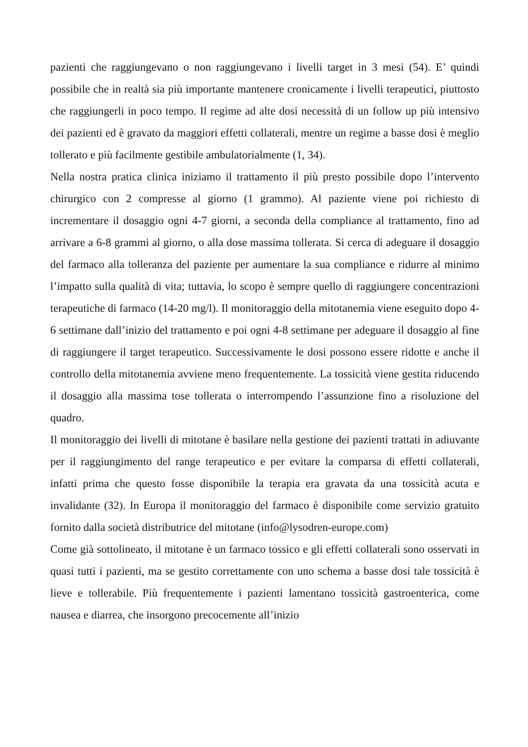pazienti che raggiungevano o non raggiungevano i livelli target in 3 mesi (54). E’ quindi possibile che in realtà sia più importante mantenere cronicamente i livelli terapeutici, piuttosto che raggiungerli in poco tempo. Il regime ad alte dosi necessità di un follow up più intensivo dei pazienti ed è gravato da maggiori effetti collaterali, mentre un regime a basse dosi è meglio tollerato e più facilmente gestibile ambulatorialmente (1, 34).
Nella nostra pratica clinica iniziamo il trattamento il più presto possibile dopo l’intervento chirurgico con 2 compresse al giorno (1 grammo). Al paziente viene poi richiesto di incrementare il dosaggio ogni 4-7 giorni, a seconda della compliance al trattamento, fino ad arrivare a 6-8 grammi al giorno, o alla dose massima tollerata. Si cerca di adeguare il dosaggio del farmaco alla tolleranza del paziente per aumentare la sua compliance e ridurre al minimo l’impatto sulla qualità di vita; tuttavia, lo scopo è sempre quello di raggiungere concentrazioni terapeutiche di farmaco (14-20 mg/l). Il monitoraggio della mitotanemia viene eseguito dopo 4-6 settimane dall’inizio del trattamento e poi ogni 4-8 settimane per adeguare il dosaggio al fine di raggiungere il target terapeutico. Successivamente le dosi possono essere ridotte e anche il controllo della mitotanemia avviene meno frequentemente. La tossicità viene gestita riducendo il dosaggio alla massima tose tollerata o interrompendo l’assunzione fino a risoluzione del quadro.
Il monitoraggio dei livelli di mitotane è basilare nella gestione dei pazienti trattati in adiuvante per il raggiungimento del range terapeutico e per evitare la comparsa di effetti collaterali, infatti prima che questo fosse disponibile la terapia era gravata da una tossicità acuta e invalidante (32). In Europa il monitoraggio del farmaco è disponibile come servizio gratuito fornito dalla società distributrice del mitotane (info@lysodren-europe.com)
Come già sottolineato, il mitotane è un farmaco tossico e gli effetti collaterali sono osservati in quasi tutti i pazienti, ma se gestito correttamente con uno schema a basse dosi tale tossicità è lieve e tollerabile. Più frequentemente i pazienti lamentano tossicità gastroenterica, come nausea e diarrea, che insorgono precocemente all’inizio